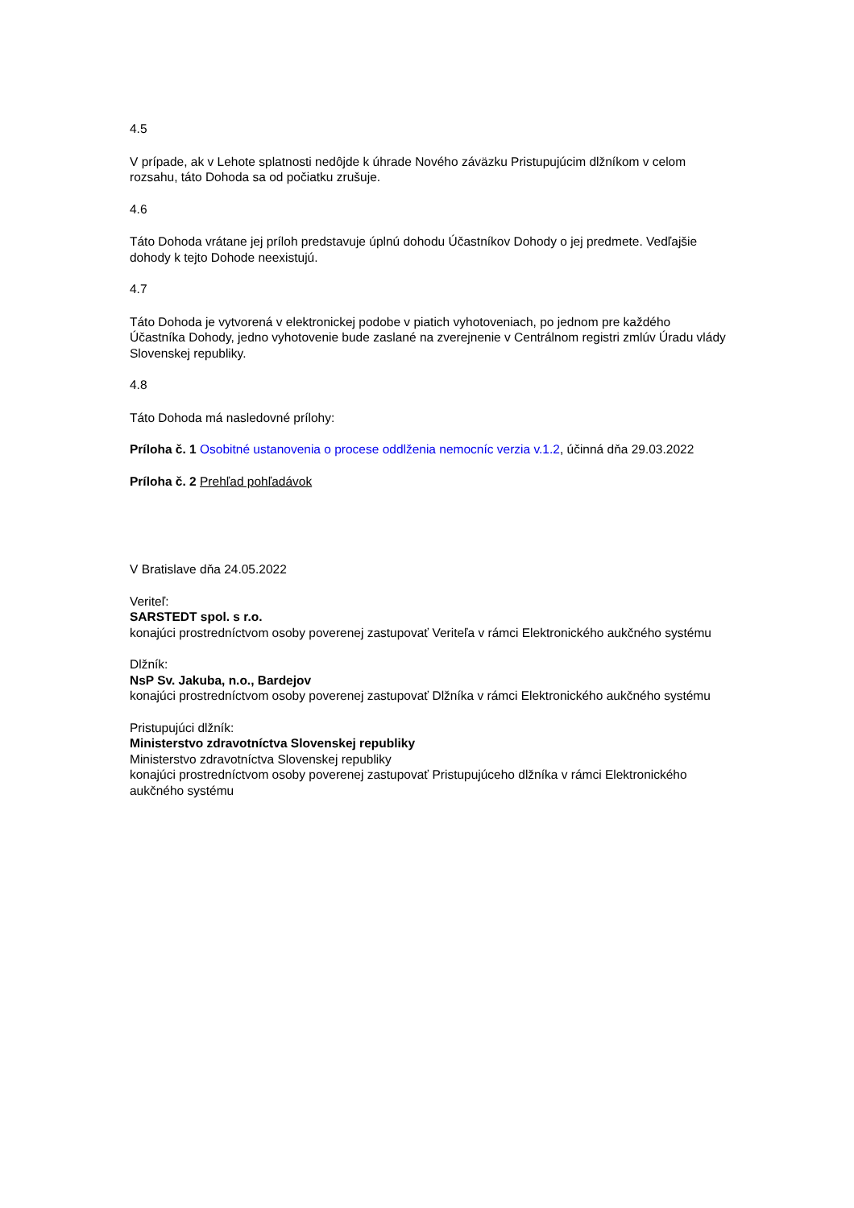4.5
V prípade, ak v Lehote splatnosti nedôjde k úhrade Nového záväzku Pristupujúcim dlžníkom v celom rozsahu, táto Dohoda sa od počiatku zrušuje.
4.6
Táto Dohoda vrátane jej príloh predstavuje úplnú dohodu Účastníkov Dohody o jej predmete. Vedľajšie dohody k tejto Dohode neexistujú.
4.7
Táto Dohoda je vytvorená v elektronickej podobe v piatich vyhotoveniach, po jednom pre každého Účastníka Dohody, jedno vyhotovenie bude zaslané na zverejnenie v Centrálnom registri zmlúv Úradu vlády Slovenskej republiky.
4.8
Táto Dohoda má nasledovné prílohy:
Príloha č. 1 Osobitné ustanovenia o procese oddlženia nemocníc verzia v.1.2, účinná dňa 29.03.2022
Príloha č. 2 Prehľad pohľadávok
V Bratislave dňa 24.05.2022
Veriteľ:
SARSTEDT spol. s r.o.
konajúci prostredníctvom osoby poverenej zastupovať Veriteľa v rámci Elektronického aukčného systému
Dlžník:
NsP Sv. Jakuba, n.o., Bardejov
konajúci prostredníctvom osoby poverenej zastupovať Dlžníka v rámci Elektronického aukčného systému
Pristupujúci dlžník:
Ministerstvo zdravotníctva Slovenskej republiky
Ministerstvo zdravotníctva Slovenskej republiky
konajúci prostredníctvom osoby poverenej zastupovať Pristupujúceho dlžníka v rámci Elektronického aukčného systému